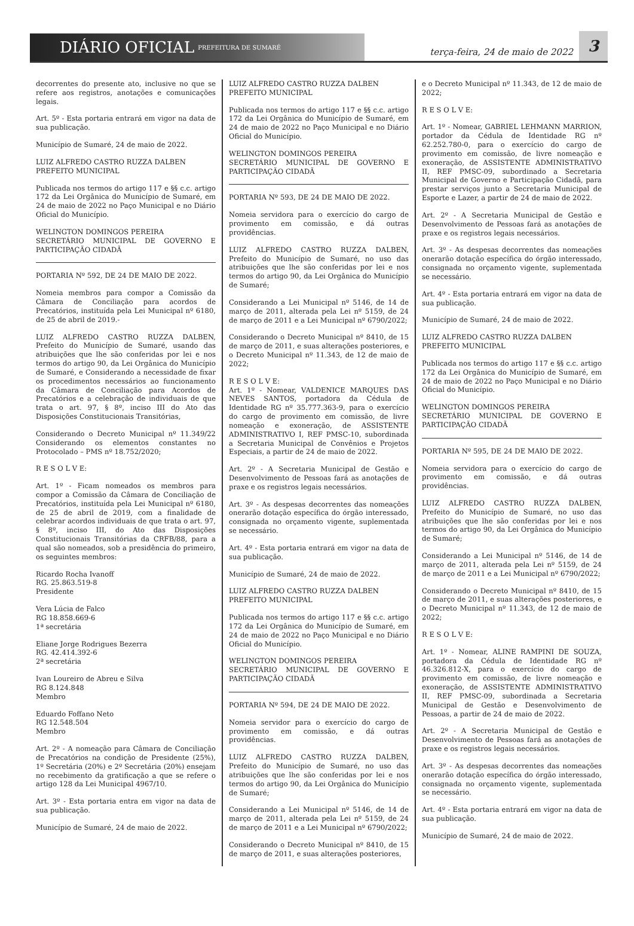DIÁRIO OFICIAL PREFEITURA DE SUMARÉ
terça-feira, 24 de maio de 2022 3
decorrentes do presente ato, inclusive no que se refere aos registros, anotações e comunicações legais.
Art. 5º - Esta portaria entrará em vigor na data de sua publicação.
Município de Sumaré, 24 de maio de 2022.
LUIZ ALFREDO CASTRO RUZZA DALBEN
PREFEITO MUNICIPAL
Publicada nos termos do artigo 117 e §§ c.c. artigo 172 da Lei Orgânica do Município de Sumaré, em 24 de maio de 2022 no Paço Municipal e no Diário Oficial do Município.
WELINGTON DOMINGOS PEREIRA
SECRETÁRIO MUNICIPAL DE GOVERNO E PARTICIPAÇÃO CIDADÃ
PORTARIA Nº 592, DE 24 DE MAIO DE 2022.
Nomeia membros para compor a Comissão da Câmara de Conciliação para acordos de Precatórios, instituída pela Lei Municipal nº 6180, de 25 de abril de 2019.-
LUIZ ALFREDO CASTRO RUZZA DALBEN, Prefeito do Município de Sumaré, usando das atribuições que lhe são conferidas por lei e nos termos do artigo 90, da Lei Orgânica do Município de Sumaré, e Considerando a necessidade de fixar os procedimentos necessários ao funcionamento da Câmara de Conciliação para Acordos de Precatórios e a celebração de individuais de que trata o art. 97, § 8º, inciso III do Ato das Disposições Constitucionais Transitórias,
Considerando o Decreto Municipal nº 11.349/22 Considerando os elementos constantes no Protocolado – PMS nº 18.752/2020;
R E S O L V E:
Art. 1º - Ficam nomeados os membros para compor a Comissão da Câmara de Conciliação de Precatórios, instituída pela Lei Municipal nº 6180, de 25 de abril de 2019, com a finalidade de celebrar acordos individuais de que trata o art. 97, § 8º, inciso III, do Ato das Disposições Constitucionais Transitórias da CRFB/88, para a qual são nomeados, sob a presidência do primeiro, os seguintes membros:
Ricardo Rocha Ivanoff
RG. 25.863.519-8
Presidente
Vera Lúcia de Falco
RG 18.858.669-6
1ª secretária
Eliane Jorge Rodrigues Bezerra
RG. 42.414.392-6
2ª secretária
Ivan Loureiro de Abreu e Silva
RG 8.124.848
Membro
Eduardo Foffano Neto
RG 12.548.504
Membro
Art. 2º - A nomeação para Câmara de Conciliação de Precatórios na condição de Presidente (25%), 1º Secretária (20%) e 2º Secretária (20%) ensejam no recebimento da gratificação a que se refere o artigo 128 da Lei Municipal 4967/10.
Art. 3º - Esta portaria entra em vigor na data de sua publicação.
Município de Sumaré, 24 de maio de 2022.
LUIZ ALFREDO CASTRO RUZZA DALBEN
PREFEITO MUNICIPAL
Publicada nos termos do artigo 117 e §§ c.c. artigo 172 da Lei Orgânica do Município de Sumaré, em 24 de maio de 2022 no Paço Municipal e no Diário Oficial do Município.
WELINGTON DOMINGOS PEREIRA
SECRETÁRIO MUNICIPAL DE GOVERNO E PARTICIPAÇÃO CIDADÃ
PORTARIA Nº 593, DE 24 DE MAIO DE 2022.
Nomeia servidora para o exercício do cargo de provimento em comissão, e dá outras providências.
LUIZ ALFREDO CASTRO RUZZA DALBEN, Prefeito do Município de Sumaré, no uso das atribuições que lhe são conferidas por lei e nos termos do artigo 90, da Lei Orgânica do Município de Sumaré;
Considerando a Lei Municipal nº 5146, de 14 de março de 2011, alterada pela Lei nº 5159, de 24 de março de 2011 e a Lei Municipal nº 6790/2022;
Considerando o Decreto Municipal nº 8410, de 15 de março de 2011, e suas alterações posteriores, e o Decreto Municipal nº 11.343, de 12 de maio de 2022;
R E S O L V E:
Art. 1º - Nomear, VALDENICE MARQUES DAS NEVES SANTOS, portadora da Cédula de Identidade RG nº 35.777.363-9, para o exercício do cargo de provimento em comissão, de livre nomeação e exoneração, de ASSISTENTE ADMINISTRATIVO I, REF PMSC-10, subordinada a Secretaria Municipal de Convênios e Projetos Especiais, a partir de 24 de maio de 2022.
Art. 2º - A Secretaria Municipal de Gestão e Desenvolvimento de Pessoas fará as anotações de praxe e os registros legais necessários.
Art. 3º - As despesas decorrentes das nomeações onerarão dotação específica do órgão interessado, consignada no orçamento vigente, suplementada se necessário.
Art. 4º - Esta portaria entrará em vigor na data de sua publicação.
Município de Sumaré, 24 de maio de 2022.
LUIZ ALFREDO CASTRO RUZZA DALBEN
PREFEITO MUNICIPAL
Publicada nos termos do artigo 117 e §§ c.c. artigo 172 da Lei Orgânica do Município de Sumaré, em 24 de maio de 2022 no Paço Municipal e no Diário Oficial do Município.
WELINGTON DOMINGOS PEREIRA
SECRETÁRIO MUNICIPAL DE GOVERNO E PARTICIPAÇÃO CIDADÃ
PORTARIA Nº 594, DE 24 DE MAIO DE 2022.
Nomeia servidor para o exercício do cargo de provimento em comissão, e dá outras providências.
LUIZ ALFREDO CASTRO RUZZA DALBEN, Prefeito do Município de Sumaré, no uso das atribuições que lhe são conferidas por lei e nos termos do artigo 90, da Lei Orgânica do Município de Sumaré;
Considerando a Lei Municipal nº 5146, de 14 de março de 2011, alterada pela Lei nº 5159, de 24 de março de 2011 e a Lei Municipal nº 6790/2022;
Considerando o Decreto Municipal nº 8410, de 15 de março de 2011, e suas alterações posteriores,
e o Decreto Municipal nº 11.343, de 12 de maio de 2022;
R E S O L V E:
Art. 1º - Nomear, GABRIEL LEHMANN MARRION, portador da Cédula de Identidade RG nº 62.252.780-0, para o exercício do cargo de provimento em comissão, de livre nomeação e exoneração, de ASSISTENTE ADMINISTRATIVO II, REF PMSC-09, subordinado a Secretaria Municipal de Governo e Participação Cidadã, para prestar serviços junto a Secretaria Municipal de Esporte e Lazer, a partir de 24 de maio de 2022.
Art. 2º - A Secretaria Municipal de Gestão e Desenvolvimento de Pessoas fará as anotações de praxe e os registros legais necessários.
Art. 3º - As despesas decorrentes das nomeações onerarão dotação específica do órgão interessado, consignada no orçamento vigente, suplementada se necessário.
Art. 4º - Esta portaria entrará em vigor na data de sua publicação.
Município de Sumaré, 24 de maio de 2022.
LUIZ ALFREDO CASTRO RUZZA DALBEN
PREFEITO MUNICIPAL
Publicada nos termos do artigo 117 e §§ c.c. artigo 172 da Lei Orgânica do Município de Sumaré, em 24 de maio de 2022 no Paço Municipal e no Diário Oficial do Município.
WELINGTON DOMINGOS PEREIRA
SECRETÁRIO MUNICIPAL DE GOVERNO E PARTICIPAÇÃO CIDADÃ
PORTARIA Nº 595, DE 24 DE MAIO DE 2022.
Nomeia servidora para o exercício do cargo de provimento em comissão, e dá outras providências.
LUIZ ALFREDO CASTRO RUZZA DALBEN, Prefeito do Município de Sumaré, no uso das atribuições que lhe são conferidas por lei e nos termos do artigo 90, da Lei Orgânica do Município de Sumaré;
Considerando a Lei Municipal nº 5146, de 14 de março de 2011, alterada pela Lei nº 5159, de 24 de março de 2011 e a Lei Municipal nº 6790/2022;
Considerando o Decreto Municipal nº 8410, de 15 de março de 2011, e suas alterações posteriores, e o Decreto Municipal nº 11.343, de 12 de maio de 2022;
R E S O L V E:
Art. 1º - Nomear, ALINE RAMPINI DE SOUZA, portadora da Cédula de Identidade RG nº 46.326.812-X, para o exercício do cargo de provimento em comissão, de livre nomeação e exoneração, de ASSISTENTE ADMINISTRATIVO II, REF PMSC-09, subordinada a Secretaria Municipal de Gestão e Desenvolvimento de Pessoas, a partir de 24 de maio de 2022.
Art. 2º - A Secretaria Municipal de Gestão e Desenvolvimento de Pessoas fará as anotações de praxe e os registros legais necessários.
Art. 3º - As despesas decorrentes das nomeações onerarão dotação específica do órgão interessado, consignada no orçamento vigente, suplementada se necessário.
Art. 4º - Esta portaria entrará em vigor na data de sua publicação.
Município de Sumaré, 24 de maio de 2022.